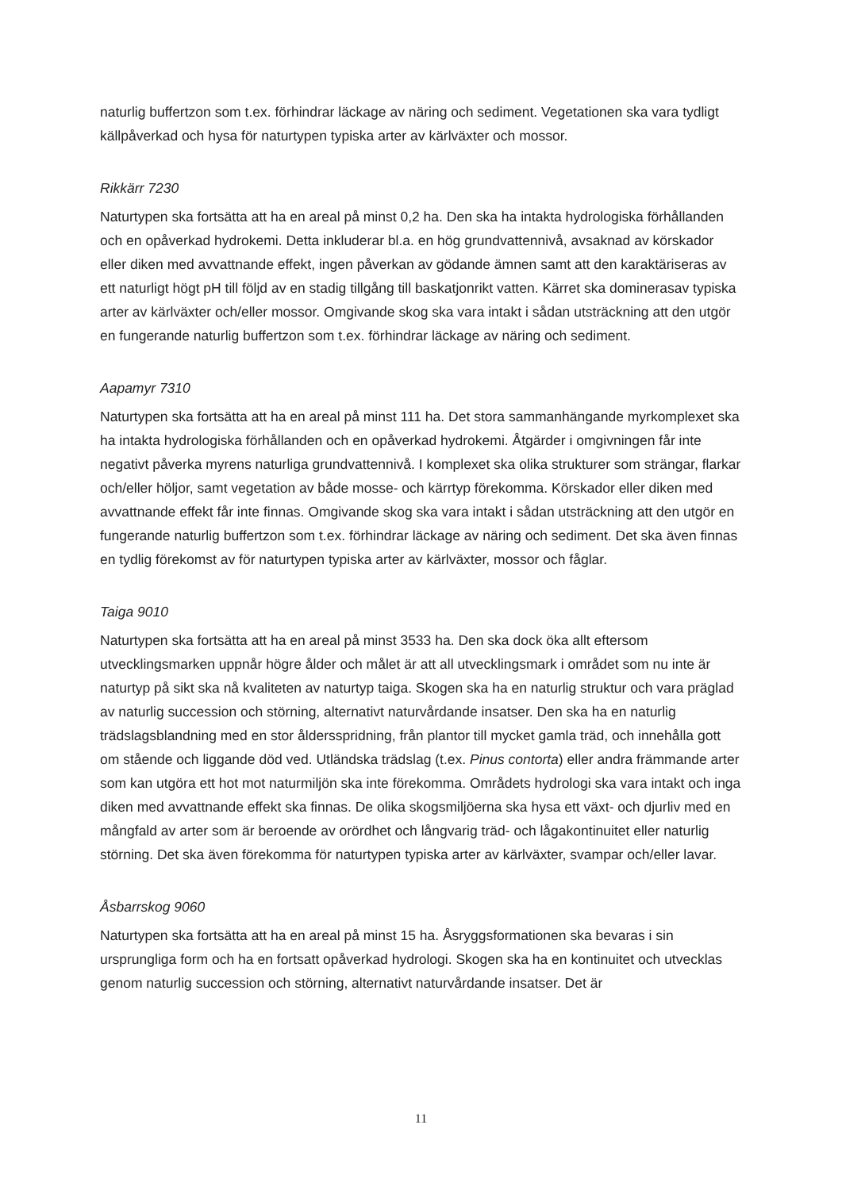naturlig buffertzon som t.ex. förhindrar läckage av näring och sediment. Vegetationen ska vara tydligt källpåverkad och hysa för naturtypen typiska arter av kärlväxter och mossor.
Rikkärr 7230
Naturtypen ska fortsätta att ha en areal på minst 0,2 ha. Den ska ha intakta hydrologiska förhållanden och en opåverkad hydrokemi. Detta inkluderar bl.a. en hög grundvattennivå, avsaknad av körskador eller diken med avvattnande effekt, ingen påverkan av gödande ämnen samt att den karaktäriseras av ett naturligt högt pH till följd av en stadig tillgång till baskatjonrikt vatten. Kärret ska dominerasav typiska arter av kärlväxter och/eller mossor. Omgivande skog ska vara intakt i sådan utsträckning att den utgör en fungerande naturlig buffertzon som t.ex. förhindrar läckage av näring och sediment.
Aapamyr 7310
Naturtypen ska fortsätta att ha en areal på minst 111 ha. Det stora sammanhängande myrkomplexet ska ha intakta hydrologiska förhållanden och en opåverkad hydrokemi. Åtgärder i omgivningen får inte negativt påverka myrens naturliga grundvattennivå. I komplexet ska olika strukturer som strängar, flarkar och/eller höljor, samt vegetation av både mosse- och kärrtyp förekomma. Körskador eller diken med avvattnande effekt får inte finnas. Omgivande skog ska vara intakt i sådan utsträckning att den utgör en fungerande naturlig buffertzon som t.ex. förhindrar läckage av näring och sediment. Det ska även finnas en tydlig förekomst av för naturtypen typiska arter av kärlväxter, mossor och fåglar.
Taiga 9010
Naturtypen ska fortsätta att ha en areal på minst 3533 ha. Den ska dock öka allt eftersom utvecklingsmarken uppnår högre ålder och målet är att all utvecklingsmark i området som nu inte är naturtyp på sikt ska nå kvaliteten av naturtyp taiga. Skogen ska ha en naturlig struktur och vara präglad av naturlig succession och störning, alternativt naturvårdande insatser. Den ska ha en naturlig trädslagsblandning med en stor åldersspridning, från plantor till mycket gamla träd, och innehålla gott om stående och liggande död ved. Utländska trädslag (t.ex. Pinus contorta) eller andra främmande arter som kan utgöra ett hot mot naturmiljön ska inte förekomma. Områdets hydrologi ska vara intakt och inga diken med avvattnande effekt ska finnas. De olika skogsmiljöerna ska hysa ett växt- och djurliv med en mångfald av arter som är beroende av orördhet och långvarig träd- och lågakontinuitet eller naturlig störning. Det ska även förekomma för naturtypen typiska arter av kärlväxter, svampar och/eller lavar.
Åsbarrskog 9060
Naturtypen ska fortsätta att ha en areal på minst 15 ha. Åsryggsformationen ska bevaras i sin ursprungliga form och ha en fortsatt opåverkad hydrologi. Skogen ska ha en kontinuitet och utvecklas genom naturlig succession och störning, alternativt naturvårdande insatser. Det är
11